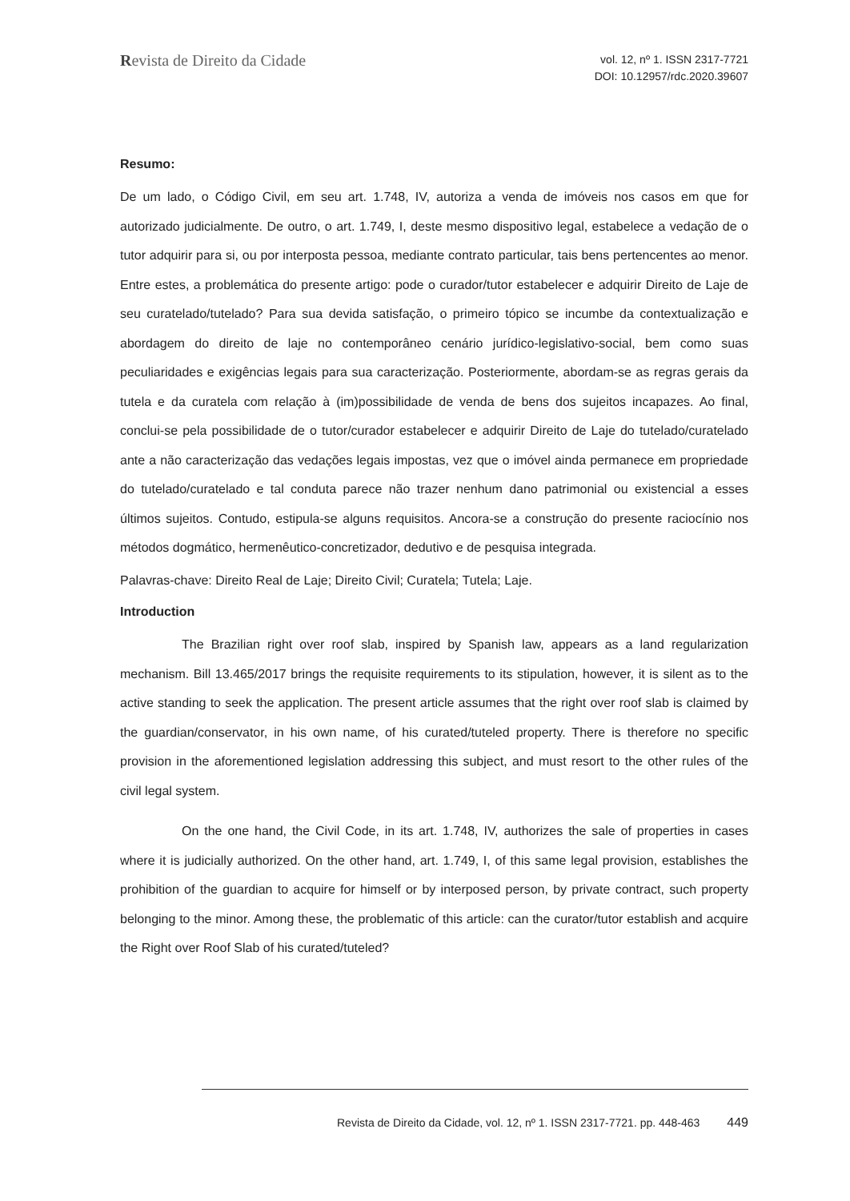Revista de Direito da Cidade
vol. 12, nº 1. ISSN 2317-7721
DOI: 10.12957/rdc.2020.39607
Resumo:
De um lado, o Código Civil, em seu art. 1.748, IV, autoriza a venda de imóveis nos casos em que for autorizado judicialmente. De outro, o art. 1.749, I, deste mesmo dispositivo legal, estabelece a vedação de o tutor adquirir para si, ou por interposta pessoa, mediante contrato particular, tais bens pertencentes ao menor. Entre estes, a problemática do presente artigo: pode o curador/tutor estabelecer e adquirir Direito de Laje de seu curatelado/tutelado? Para sua devida satisfação, o primeiro tópico se incumbe da contextualização e abordagem do direito de laje no contemporâneo cenário jurídico-legislativo-social, bem como suas peculiaridades e exigências legais para sua caracterização. Posteriormente, abordam-se as regras gerais da tutela e da curatela com relação à (im)possibilidade de venda de bens dos sujeitos incapazes. Ao final, conclui-se pela possibilidade de o tutor/curador estabelecer e adquirir Direito de Laje do tutelado/curatelado ante a não caracterização das vedações legais impostas, vez que o imóvel ainda permanece em propriedade do tutelado/curatelado e tal conduta parece não trazer nenhum dano patrimonial ou existencial a esses últimos sujeitos. Contudo, estipula-se alguns requisitos. Ancora-se a construção do presente raciocínio nos métodos dogmático, hermenêutico-concretizador, dedutivo e de pesquisa integrada.
Palavras-chave: Direito Real de Laje; Direito Civil; Curatela; Tutela; Laje.
Introduction
The Brazilian right over roof slab, inspired by Spanish law, appears as a land regularization mechanism. Bill 13.465/2017 brings the requisite requirements to its stipulation, however, it is silent as to the active standing to seek the application. The present article assumes that the right over roof slab is claimed by the guardian/conservator, in his own name, of his curated/tuteled property. There is therefore no specific provision in the aforementioned legislation addressing this subject, and must resort to the other rules of the civil legal system.
On the one hand, the Civil Code, in its art. 1.748, IV, authorizes the sale of properties in cases where it is judicially authorized. On the other hand, art. 1.749, I, of this same legal provision, establishes the prohibition of the guardian to acquire for himself or by interposed person, by private contract, such property belonging to the minor. Among these, the problematic of this article: can the curator/tutor establish and acquire the Right over Roof Slab of his curated/tuteled?
Revista de Direito da Cidade, vol. 12, nº 1. ISSN 2317-7721. pp. 448-463 449